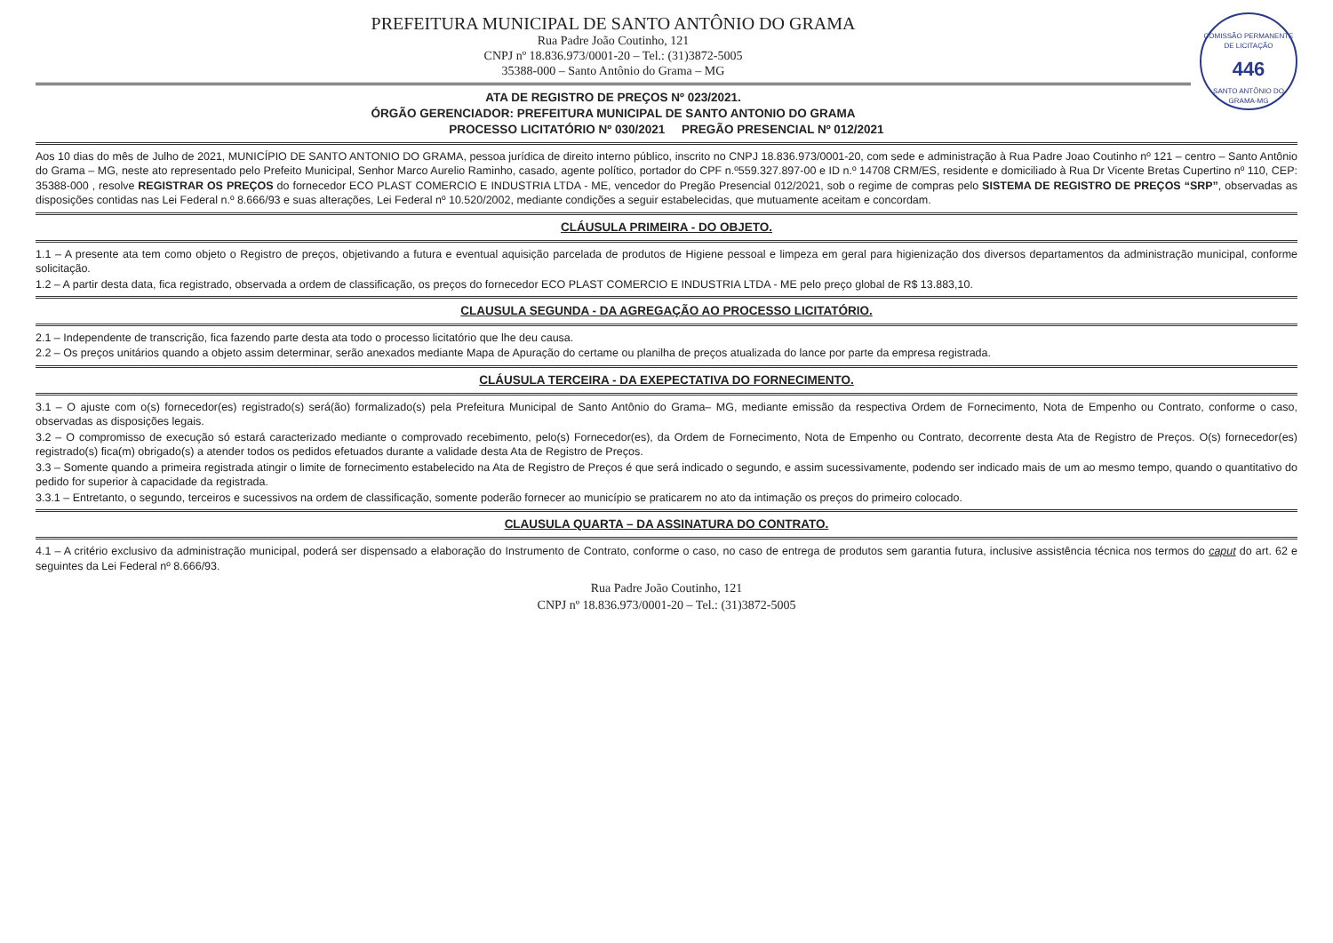COMISSÃO PERMANENTE DE LICITAÇÃO
446
SANTO ANTÔNIO DO GRAMA-MG
PREFEITURA MUNICIPAL DE SANTO ANTÔNIO DO GRAMA
Rua Padre João Coutinho, 121
CNPJ nº 18.836.973/0001-20 – Tel.: (31)3872-5005
35388-000 – Santo Antônio do Grama – MG
ATA DE REGISTRO DE PREÇOS Nº 023/2021.
ÓRGÃO GERENCIADOR: PREFEITURA MUNICIPAL DE SANTO ANTONIO DO GRAMA
PROCESSO LICITATÓRIO Nº 030/2021 PREGÃO PRESENCIAL Nº 012/2021
Aos 10 dias do mês de Julho de 2021, MUNICÍPIO DE SANTO ANTONIO DO GRAMA, pessoa jurídica de direito interno público, inscrito no CNPJ 18.836.973/0001-20, com sede e administração à Rua Padre Joao Coutinho nº 121 – centro – Santo Antônio do Grama – MG, neste ato representado pelo Prefeito Municipal, Senhor Marco Aurelio Raminho, casado, agente político, portador do CPF n.º559.327.897-00 e ID n.º 14708 CRM/ES, residente e domiciliado à Rua Dr Vicente Bretas Cupertino nº 110, CEP: 35388-000 , resolve REGISTRAR OS PREÇOS do fornecedor ECO PLAST COMERCIO E INDUSTRIA LTDA - ME, vencedor do Pregão Presencial 012/2021, sob o regime de compras pelo SISTEMA DE REGISTRO DE PREÇOS “SRP”, observadas as disposições contidas nas Lei Federal n.º 8.666/93 e suas alterações, Lei Federal nº 10.520/2002, mediante condições a seguir estabelecidas, que mutuamente aceitam e concordam.
CLÁUSULA PRIMEIRA - DO OBJETO.
1.1 – A presente ata tem como objeto o Registro de preços, objetivando a futura e eventual aquisição parcelada de produtos de Higiene pessoal e limpeza em geral para higienização dos diversos departamentos da administração municipal, conforme solicitação.
1.2 – A partir desta data, fica registrado, observada a ordem de classificação, os preços do fornecedor ECO PLAST COMERCIO E INDUSTRIA LTDA - ME pelo preço global de R$ 13.883,10.
CLAUSULA SEGUNDA - DA AGREGAÇÃO AO PROCESSO LICITATÓRIO.
2.1 – Independente de transcrição, fica fazendo parte desta ata todo o processo licitatório que lhe deu causa.
2.2 – Os preços unitários quando a objeto assim determinar, serão anexados mediante Mapa de Apuração do certame ou planilha de preços atualizada do lance por parte da empresa registrada.
CLÁUSULA TERCEIRA - DA EXEPECTATIVA DO FORNECIMENTO.
3.1 – O ajuste com o(s) fornecedor(es) registrado(s) será(ão) formalizado(s) pela Prefeitura Municipal de Santo Antônio do Grama– MG, mediante emissão da respectiva Ordem de Fornecimento, Nota de Empenho ou Contrato, conforme o caso, observadas as disposições legais.
3.2 – O compromisso de execução só estará caracterizado mediante o comprovado recebimento, pelo(s) Fornecedor(es), da Ordem de Fornecimento, Nota de Empenho ou Contrato, decorrente desta Ata de Registro de Preços. O(s) fornecedor(es) registrado(s) fica(m) obrigado(s) a atender todos os pedidos efetuados durante a validade desta Ata de Registro de Preços.
3.3 – Somente quando a primeira registrada atingir o limite de fornecimento estabelecido na Ata de Registro de Preços é que será indicado o segundo, e assim sucessivamente, podendo ser indicado mais de um ao mesmo tempo, quando o quantitativo do pedido for superior à capacidade da registrada.
3.3.1 – Entretanto, o segundo, terceiros e sucessivos na ordem de classificação, somente poderão fornecer ao município se praticarem no ato da intimação os preços do primeiro colocado.
CLAUSULA QUARTA – DA ASSINATURA DO CONTRATO.
4.1 – A critério exclusivo da administração municipal, poderá ser dispensado a elaboração do Instrumento de Contrato, conforme o caso, no caso de entrega de produtos sem garantia futura, inclusive assistência técnica nos termos do caput do art. 62 e seguintes da Lei Federal nº 8.666/93.
Rua Padre João Coutinho, 121
CNPJ nº 18.836.973/0001-20 – Tel.: (31)3872-5005